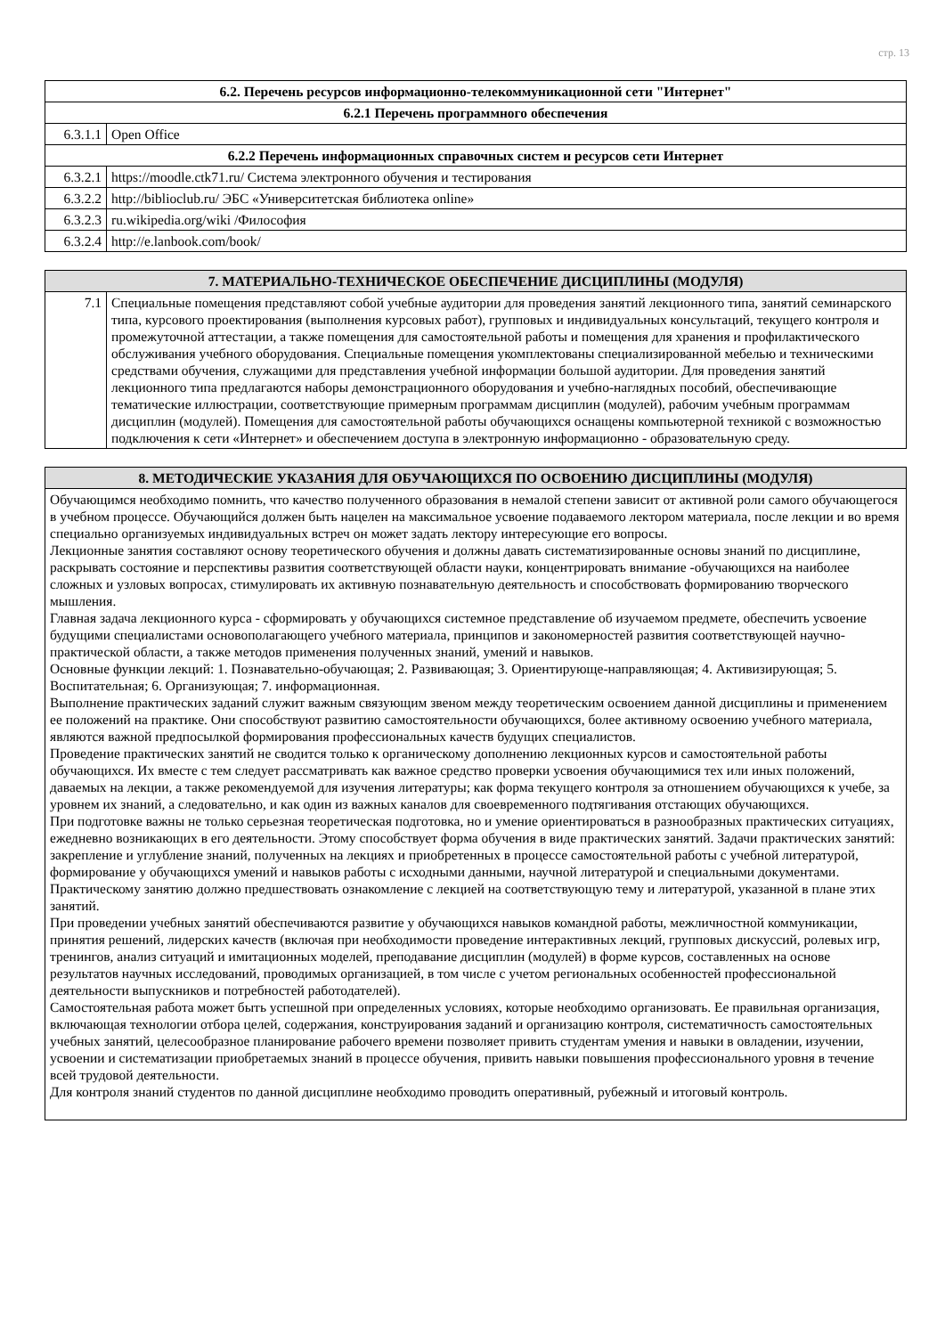стр. 13
| 6.2. Перечень ресурсов информационно-телекоммуникационной сети "Интернет" | |
| --- | --- |
| 6.2.1 Перечень программного обеспечения | |
| 6.3.1.1 | Open Office |
| 6.2.2 Перечень информационных справочных систем и ресурсов сети Интернет | |
| 6.3.2.1 | https://moodle.ctk71.ru/ Система электронного обучения и тестирования |
| 6.3.2.2 | http://biblioclub.ru/ ЭБС «Университетская библиотека online» |
| 6.3.2.3 | ru.wikipedia.org/wiki /Философия |
| 6.3.2.4 | http://e.lanbook.com/book/ |
| 7. МАТЕРИАЛЬНО-ТЕХНИЧЕСКОЕ ОБЕСПЕЧЕНИЕ ДИСЦИПЛИНЫ (МОДУЛЯ) | |
| --- | --- |
| 7.1 | Специальные помещения представляют собой учебные аудитории для проведения занятий лекционного типа, занятий семинарского типа, курсового проектирования (выполнения курсовых работ), групповых и индивидуальных консультаций, текущего контроля и промежуточной аттестации, а также помещения для самостоятельной работы и помещения для хранения и профилактического обслуживания учебного оборудования. Специальные помещения укомплектованы специализированной мебелью и техническими средствами обучения, служащими для представления учебной информации большой аудитории. Для проведения занятий лекционного типа предлагаются наборы демонстрационного оборудования и учебно-наглядных пособий, обеспечивающие тематические иллюстрации, соответствующие примерным программам дисциплин (модулей), рабочим учебным программам дисциплин (модулей). Помещения для самостоятельной работы обучающихся оснащены компьютерной техникой с возможностью подключения к сети «Интернет» и обеспечением доступа в электронную информационно - образовательную среду. |
| 8. МЕТОДИЧЕСКИЕ УКАЗАНИЯ ДЛЯ ОБУЧАЮЩИХСЯ ПО ОСВОЕНИЮ ДИСЦИПЛИНЫ (МОДУЛЯ) |
| --- |
| Обучающимся необходимо помнить, что качество полученного образования в немалой степени зависит от активной роли самого обучающегося в учебном процессе. Обучающийся должен быть нацелен на максимальное усвоение подаваемого лектором материала, после лекции и во время специально организуемых индивидуальных встреч он может задать лектору интересующие его вопросы. Лекционные занятия составляют основу теоретического обучения и должны давать систематизированные основы знаний по дисциплине, раскрывать состояние и перспективы развития соответствующей области науки, концентрировать внимание -обучающихся на наиболее сложных и узловых вопросах, стимулировать их активную познавательную деятельность и способствовать формированию творческого мышления. Главная задача лекционного курса - сформировать у обучающихся системное представление об изучаемом предмете, обеспечить усвоение будущими специалистами основополагающего учебного материала, принципов и закономерностей развития соответствующей научно-практической области, а также методов применения полученных знаний, умений и навыков. Основные функции лекций: 1. Познавательно-обучающая; 2. Развивающая; 3. Ориентирующе-направляющая; 4. Активизирующая; 5. Воспитательная; 6. Организующая; 7. информационная. Выполнение практических заданий служит важным связующим звеном между теоретическим освоением данной дисциплины и применением ее положений на практике. Они способствуют развитию самостоятельности обучающихся, более активному освоению учебного материала, являются важной предпосылкой формирования профессиональных качеств будущих специалистов. Проведение практических занятий не сводится только к органическому дополнению лекционных курсов и самостоятельной работы обучающихся. Их вместе с тем следует рассматривать как важное средство проверки усвоения обучающимися тех или иных положений, даваемых на лекции, а также рекомендуемой для изучения литературы; как форма текущего контроля за отношением обучающихся к учебе, за уровнем их знаний, а следовательно, и как один из важных каналов для своевременного подтягивания отстающих обучающихся. При подготовке важны не только серьезная теоретическая подготовка, но и умение ориентироваться в разнообразных практических ситуациях, ежедневно возникающих в его деятельности. Этому способствует форма обучения в виде практических занятий. Задачи практических занятий: закрепление и углубление знаний, полученных на лекциях и приобретенных в процессе самостоятельной работы с учебной литературой, формирование у обучающихся умений и навыков работы с исходными данными, научной литературой и специальными документами. Практическому занятию должно предшествовать ознакомление с лекцией на соответствующую тему и литературой, указанной в плане этих занятий. При проведении учебных занятий обеспечиваются развитие у обучающихся навыков командной работы, межличностной коммуникации, принятия решений, лидерских качеств (включая при необходимости проведение интерактивных лекций, групповых дискуссий, ролевых игр, тренингов, анализ ситуаций и имитационных моделей, преподавание дисциплин (модулей) в форме курсов, составленных на основе результатов научных исследований, проводимых организацией, в том числе с учетом региональных особенностей профессиональной деятельности выпускников и потребностей работодателей). Самостоятельная работа может быть успешной при определенных условиях, которые необходимо организовать. Ее правильная организация, включающая технологии отбора целей, содержания, конструирования заданий и организацию контроля, систематичность самостоятельных учебных занятий, целесообразное планирование рабочего времени позволяет привить студентам умения и навыки в овладении, изучении, усвоении и систематизации приобретаемых знаний в процессе обучения, привить навыки повышения профессионального уровня в течение всей трудовой деятельности. Для контроля знаний студентов по данной дисциплине необходимо проводить оперативный, рубежный и итоговый контроль. |